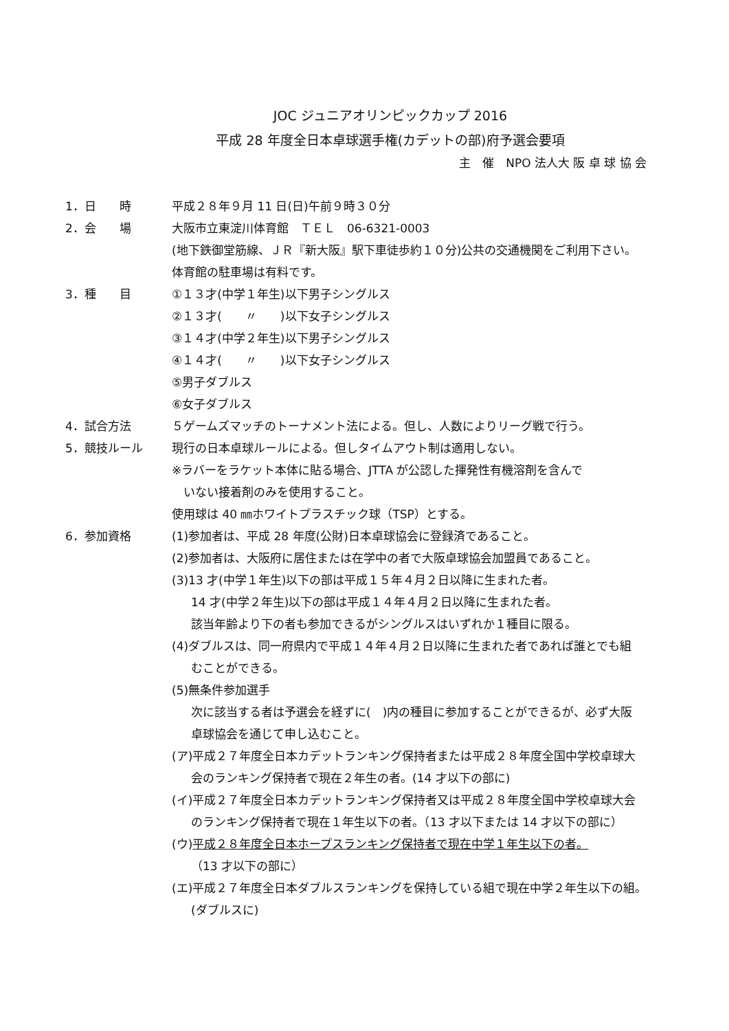JOC ジュニアオリンピックカップ 2016
平成 28 年度全日本卓球選手権(カデットの部)府予選会要項
主　催　NPO 法人大 阪 卓 球 協 会
1．日　　時 平成２８年９月 11 日(日)午前９時３０分
2．会　　場 大阪市立東淀川体育館　ＴＥＬ　06-6321-0003
(地下鉄御堂筋線、ＪＲ『新大阪』駅下車徒歩約１０分)公共の交通機関をご利用下さい。
体育館の駐車場は有料です。
3．種　　目 ①１３才(中学１年生)以下男子シングルス
②１３才(　　〃　　)以下女子シングルス
③１４才(中学２年生)以下男子シングルス
④１４才(　　〃　　)以下女子シングルス
⑤男子ダブルス
⑥女子ダブルス
4．試合方法 ５ゲームズマッチのトーナメント法による。但し、人数によりリーグ戦で行う。
5．競技ルール 現行の日本卓球ルールによる。但しタイムアウト制は適用しない。
※ラバーをラケット本体に貼る場合、JTTA が公認した揮発性有機溶剤を含んで
　いない接着剤のみを使用すること。
使用球は 40 ㎜ホワイトプラスチック球（TSP）とする。
6．参加資格 (1)参加者は、平成 28 年度(公財)日本卓球協会に登録済であること。
(2)参加者は、大阪府に居住または在学中の者で大阪卓球協会加盟員であること。
(3)13 才(中学１年生)以下の部は平成１５年４月２日以降に生まれた者。
14 才(中学２年生)以下の部は平成１４年４月２日以降に生まれた者。
該当年齢より下の者も参加できるがシングルスはいずれか１種目に限る。
(4)ダブルスは、同一府県内で平成１４年４月２日以降に生まれた者であれば誰とでも組
むことができる。
(5)無条件参加選手
次に該当する者は予選会を経ずに(　)内の種目に参加することができるが、必ず大阪
卓球協会を通じて申し込むこと。
(ア)平成２７年度全日本カデットランキング保持者または平成２８年度全国中学校卓球大
会のランキング保持者で現在２年生の者。(14 才以下の部に)
(イ)平成２７年度全日本カデットランキング保持者又は平成２８年度全国中学校卓球大会
のランキング保持者で現在１年生以下の者。（13 才以下または 14 才以下の部に）
(ウ)平成２８年度全日本ホープスランキング保持者で現在中学１年生以下の者。
（13 才以下の部に）
(エ)平成２７年度全日本ダブルスランキングを保持している組で現在中学２年生以下の組。
(ダブルスに)